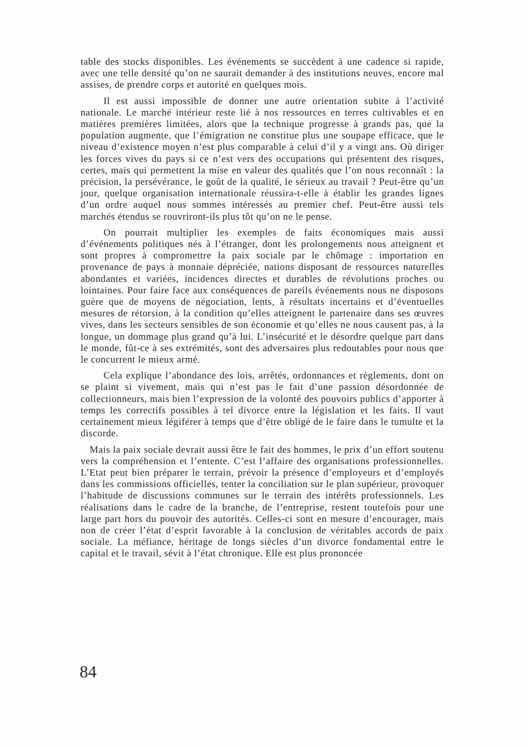table des stocks disponibles. Les événements se succèdent à une cadence si rapide, avec une telle densité qu’on ne saurait demander à des institutions neuves, encore mal assises, de prendre corps et autorité en quelques mois.
Il est aussi impossible de donner une autre orientation subite à l’activité nationale. Le marché intérieur reste lié à nos ressources en terres cultivables et en matières premières limitées, alors que la technique progresse à grands pas, que la population augmente, que l’émigration ne constitue plus une soupape efficace, que le niveau d’existence moyen n’est plus comparable à celui d’il y a vingt ans. Où diriger les forces vives du pays si ce n’est vers des occupations qui présentent des risques, certes, mais qui permettent la mise en valeur des qualités que l’on nous reconnaît : la précision, la persévérance, le goût de la qualité, le sérieux au travail ? Peut-être qu’un jour, quelque organisation internationale réussira-t-elle à établir les grandes lignes d’un ordre auquel nous sommes intéressés au premier chef. Peut-être aussi tels marchés étendus se rouvriront-ils plus tôt qu’on ne le pense.
On pourrait multiplier les exemples de faits économiques mais aussi d’événements politiques nés à l’étranger, dont les prolongements nous atteignent et sont propres à compromettre la paix sociale par le chômage : importation en provenance de pays à monnaie dépréciée, nations disposant de ressources naturelles abondantes et variées, incidences directes et durables de révolutions proches ou lointaines. Pour faire face aux conséquences de pareils événements nous ne disposons guère que de moyens de négociation, lents, à résultats incertains et d’éventuelles mesures de rétorsion, à la condition qu’elles atteignent le partenaire dans ses œuvres vives, dans les secteurs sensibles de son économie et qu’elles ne nous causent pas, à la longue, un dommage plus grand qu’à lui. L’insécurité et le désordre quelque part dans le monde, fût-ce à ses extrémités, sont des adversaires plus redoutables pour nous que le concurrent le mieux armé.
Cela explique l’abondance des lois, arrêtés, ordonnances et règlements, dont on se plaint si vivement, mais qui n’est pas le fait d’une passion désordonnée de collectionneurs, mais bien l’expression de la volonté des pouvoirs publics d’apporter à temps les correctifs possibles à tel divorce entre la législation et les faits. Il vaut certainement mieux légiférer à temps que d’être obligé de le faire dans le tumulte et la discorde.
Mais la paix sociale devrait aussi être le fait des hommes, le prix d’un effort soutenu vers la compréhension et l’entente. C’est l’affaire des organisations professionnelles. L’Etat peut bien préparer le terrain, prévoir la présence d’employeurs et d’employés dans les commissions officielles, tenter la conciliation sur le plan supérieur, provoquer l’habitude de discussions communes sur le terrain des intérêts professionnels. Les réalisations dans le cadre de la branche, de l’entreprise, restent toutefois pour une large part hors du pouvoir des autorités. Celles-ci sont en mesure d’encourager, mais non de créer l’état d’esprit favorable à la conclusion de véritables accords de paix sociale. La méfiance, héritage de longs siècles d’un divorce fondamental entre le capital et le travail, sévit à l’état chronique. Elle est plus prononcée
84